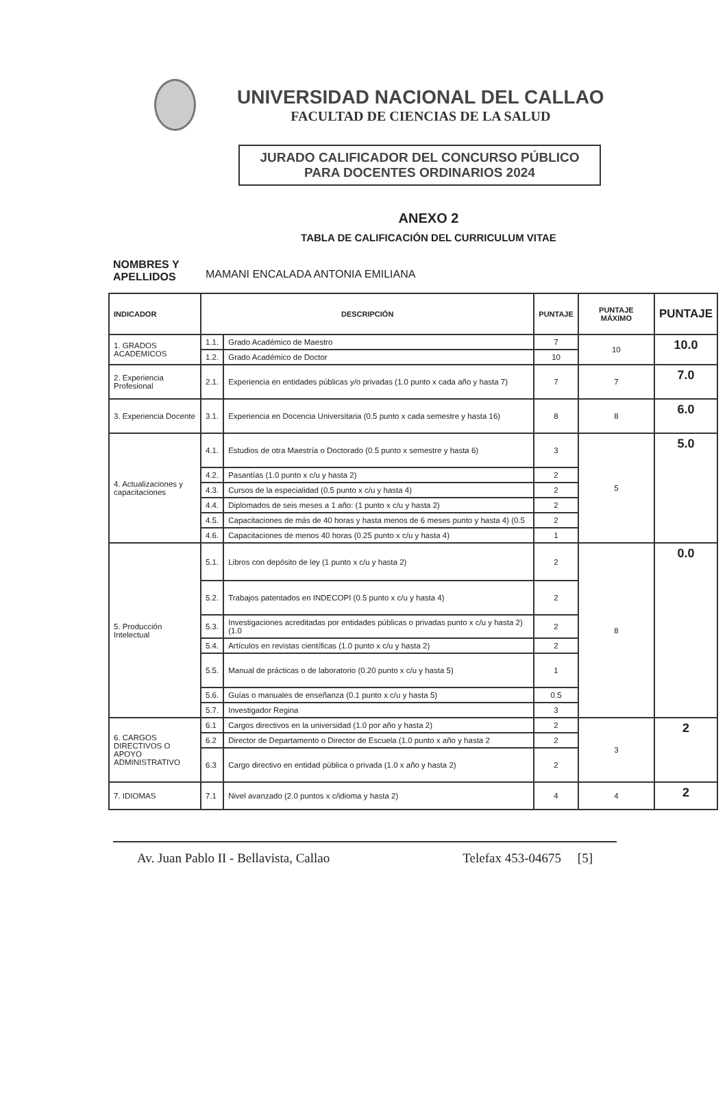UNIVERSIDAD NACIONAL DEL CALLAO
FACULTAD DE CIENCIAS DE LA SALUD
JURADO CALIFICADOR DEL CONCURSO PÚBLICO
PARA DOCENTES ORDINARIOS 2024
ANEXO 2
TABLA DE CALIFICACIÓN DEL CURRICULUM VITAE
NOMBRES Y APELLIDOS MAMANI ENCALADA ANTONIA EMILIANA
| INDICADOR | DESCRIPCIÓN | | PUNTAJE | PUNTAJE MÁXIMO | PUNTAJE |
| --- | --- | --- | --- | --- | --- |
| 1. GRADOS ACADEMICOS | 1.1. | Grado Académico de Maestro | 7 | 10 | 10.0 |
| | 1.2. | Grado Académico de Doctor | 10 | | |
| 2. Experiencia Profesional | 2.1. | Experiencia en entidades públicas y/o privadas (1.0 punto x cada año y hasta 7) | 7 | 7 | 7.0 |
| 3. Experiencia Docente | 3.1. | Experiencia en Docencia Universitaria (0.5 punto x cada semestre y hasta 16) | 8 | 8 | 6.0 |
| 4. Actualizaciones y capacitaciones | 4.1. | Estudios de otra Maestría o Doctorado (0.5 punto x semestre y hasta 6) | 3 | 5 | 5.0 |
| | 4.2. | Pasantías (1.0 punto x c/u y hasta 2) | 2 | | |
| | 4.3. | Cursos de la especialidad (0.5 punto x c/u y hasta 4) | 2 | | |
| | 4.4. | Diplomados de seis meses a 1 año: (1 punto x c/u y hasta 2) | 2 | | |
| | 4.5. | Capacitaciones de más de 40 horas y hasta menos de 6 meses punto y hasta 4) (0.5 | 2 | | |
| | 4.6. | Capacitaciones de menos 40 horas (0.25 punto x c/u y hasta 4) | 1 | | |
| 5. Producción Intelectual | 5.1. | Libros con depósito de ley (1 punto x c/u y hasta 2) | 2 | 8 | 0.0 |
| | 5.2. | Trabajos patentados en INDECOPI (0.5 punto x c/u y hasta 4) | 2 | | |
| | 5.3. | Investigaciones acreditadas por entidades públicas o privadas punto x c/u y hasta 2) (1.0 | 2 | | |
| | 5.4. | Artículos en revistas científicas (1.0 punto x c/u y hasta 2) | 2 | | |
| | 5.5. | Manual de prácticas o de laboratorio (0.20 punto x c/u y hasta 5) | 1 | | |
| | 5.6. | Guías o manuales de enseñanza (0.1 punto x c/u y hasta 5) | 0.5 | | |
| | 5.7. | Investigador Regina | 3 | | |
| 6. CARGOS DIRECTIVOS O APOYO ADMINISTRATIVO | 6.1 | Cargos directivos en la universidad (1.0 por año y hasta 2) | 2 | 3 | 2 |
| | 6.2 | Director de Departamento o Director de Escuela (1.0 punto x año y hasta 2 | 2 | | |
| | 6.3 | Cargo directivo en entidad pública o privada (1.0 x año y hasta 2) | 2 | | |
| 7. IDIOMAS | 7.1 | Nivel avanzado (2.0 puntos x c/idioma y hasta 2) | 4 | 4 | 2 |
Av. Juan Pablo II - Bellavista, Callao Telefax 453-04675 [5]